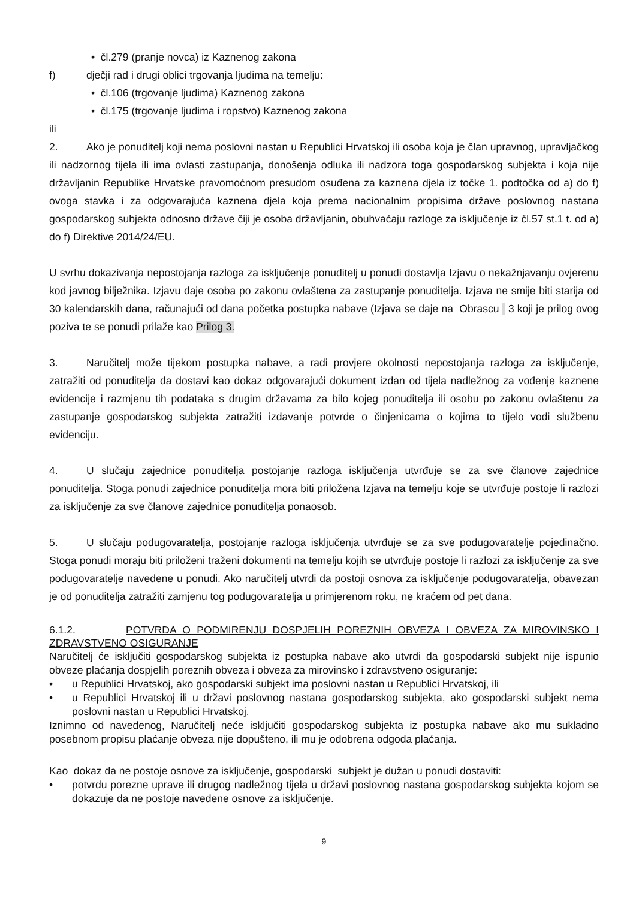• čl.279 (pranje novca) iz Kaznenog zakona
f) dječji rad i drugi oblici trgovanja ljudima na temelju:
• čl.106 (trgovanje ljudima) Kaznenog zakona
• čl.175 (trgovanje ljudima i ropstvo) Kaznenog zakona
ili
2. Ako je ponuditelj koji nema poslovni nastan u Republici Hrvatskoj ili osoba koja je član upravnog, upravljačkog ili nadzornog tijela ili ima ovlasti zastupanja, donošenja odluka ili nadzora toga gospodarskog subjekta i koja nije državljanin Republike Hrvatske pravomoćnom presudom osuđena za kaznena djela iz točke 1. podtočka od a) do f) ovoga stavka i za odgovarajuća kaznena djela koja prema nacionalnim propisima države poslovnog nastana gospodarskog subjekta odnosno države čiji je osoba državljanin, obuhvaćaju razloge za isključenje iz čl.57 st.1 t. od a) do f) Direktive 2014/24/EU.
U svrhu dokazivanja nepostojanja razloga za isključenje ponuditelj u ponudi dostavlja Izjavu o nekažnjavanju ovjerenu kod javnog bilježnika. Izjavu daje osoba po zakonu ovlaštena za zastupanje ponuditelja. Izjava ne smije biti starija od 30 kalendarskih dana, računajući od dana početka postupka nabave (Izjava se daje na Obrascu 3 koji je prilog ovog poziva te se ponudi prilaže kao Prilog 3.
3. Naručitelj može tijekom postupka nabave, a radi provjere okolnosti nepostojanja razloga za isključenje, zatražiti od ponuditelja da dostavi kao dokaz odgovarajući dokument izdan od tijela nadležnog za vođenje kaznene evidencije i razmjenu tih podataka s drugim državama za bilo kojeg ponuditelja ili osobu po zakonu ovlaštenu za zastupanje gospodarskog subjekta zatražiti izdavanje potvrde o činjenicama o kojima to tijelo vodi službenu evidenciju.
4. U slučaju zajednice ponuditelja postojanje razloga isključenja utvrđuje se za sve članove zajednice ponuditelja. Stoga ponudi zajednice ponuditelja mora biti priložena Izjava na temelju koje se utvrđuje postoje li razlozi za isključenje za sve članove zajednice ponuditelja ponaosob.
5. U slučaju podugovaratelja, postojanje razloga isključenja utvrđuje se za sve podugovaratelje pojedinačno. Stoga ponudi moraju biti priloženi traženi dokumenti na temelju kojih se utvrđuje postoje li razlozi za isključenje za sve podugovaratelje navedene u ponudi. Ako naručitelj utvrdi da postoji osnova za isključenje podugovaratelja, obavezan je od ponuditelja zatražiti zamjenu tog podugovaratelja u primjerenom roku, ne kraćem od pet dana.
6.1.2. POTVRDA O PODMIRENJU DOSPJELIH POREZNIH OBVEZA I OBVEZA ZA MIROVINSKO I ZDRAVSTVENO OSIGURANJE
Naručitelj će isključiti gospodarskog subjekta iz postupka nabave ako utvrdi da gospodarski subjekt nije ispunio obveze plaćanja dospjelih poreznih obveza i obveza za mirovinsko i zdravstveno osiguranje:
• u Republici Hrvatskoj, ako gospodarski subjekt ima poslovni nastan u Republici Hrvatskoj, ili
• u Republici Hrvatskoj ili u državi poslovnog nastana gospodarskog subjekta, ako gospodarski subjekt nema poslovni nastan u Republici Hrvatskoj.
Iznimno od navedenog, Naručitelj neće isključiti gospodarskog subjekta iz postupka nabave ako mu sukladno posebnom propisu plaćanje obveza nije dopušteno, ili mu je odobrena odgoda plaćanja.
Kao dokaz da ne postoje osnove za isključenje, gospodarski subjekt je dužan u ponudi dostaviti:
• potvrdu porezne uprave ili drugog nadležnog tijela u državi poslovnog nastana gospodarskog subjekta kojom se dokazuje da ne postoje navedene osnove za isključenje.
9